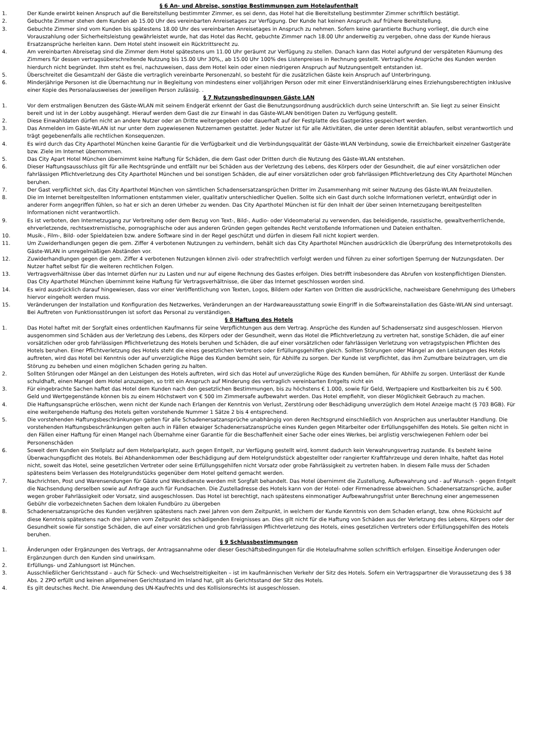§ 6 An- und Abreise, sonstige Bestimmungen zum Hotelaufenthalt
1. Der Kunde erwirbt keinen Anspruch auf die Bereitstellung bestimmter Zimmer, es sei denn, das Hotel hat die Bereitstellung bestimmter Zimmer schriftlich bestätigt.
2. Gebuchte Zimmer stehen dem Kunden ab 15.00 Uhr des vereinbarten Anreisetages zur Verfügung. Der Kunde hat keinen Anspruch auf frühere Bereitstellung.
3. Gebuchte Zimmer sind vom Kunden bis spätestens 18.00 Uhr des vereinbarten Anreisetages in Anspruch zu nehmen. Sofern keine garantierte Buchung vorliegt, die durch eine Vorauszahlung oder Sicherheitsleistung gewährleistet wurde, hat das Hotel das Recht, gebuchte Zimmer nach 18.00 Uhr anderweitig zu vergeben, ohne dass der Kunde hieraus Ersatzansprüche herleiten kann. Dem Hotel steht insoweit ein Rücktrittsrecht zu.
4. Am vereinbarten Abreisetag sind die Zimmer dem Hotel spätestens um 11.00 Uhr geräumt zur Verfügung zu stellen. Danach kann das Hotel aufgrund der verspäteten Räumung des Zimmers für dessen vertragsüberschreitende Nutzung bis 15.00 Uhr 30%,, ab 15.00 Uhr 100% des Listenpreises in Rechnung gestellt. Vertragliche Ansprüche des Kunden werden hierdurch nicht begründet. Ihm steht es frei, nachzuweisen, dass dem Hotel kein oder einen niedrigeren Anspruch auf Nutzungsentgelt entstanden ist.
5. Überschreitet die Gesamtzahl der Gäste die vertraglich vereinbarte Personenzahl, so besteht für die zusätzlichen Gäste kein Anspruch auf Unterbringung.
6. Minderjährige Personen ist die Übernachtung nur in Begleitung von mindestens einer volljährigen Person oder mit einer Einverständniserklärung eines Erziehungsberechtigten inklusive einer Kopie des Personalausweises der jeweiligen Person zulässig. .
§ 7 Nutzungsbedingungen Gäste LAN
1. Vor dem erstmaligen Benutzen des Gäste-WLAN mit seinem Endgerät erkennt der Gast die Benutzungsordnung ausdrücklich durch seine Unterschrift an. Sie liegt zu seiner Einsicht bereit und ist in der Lobby ausgehängt. Hierauf werden dem Gast die zur Einwahl in das Gäste-WLAN benötigen Daten zu Verfügung gestellt.
2. Diese Einwahldaten dürfen nicht an andere Nutzer oder an Dritte weitergegeben oder dauerhaft auf der Festplatte des Gastgerätes gespeichert werden.
3. Das Anmelden im Gäste-WLAN ist nur unter dem zugewiesenen Nutzernamen gestattet. Jeder Nutzer ist für alle Aktivitäten, die unter deren Identität ablaufen, selbst verantwortlich und trägt gegebenenfalls alle rechtlichen Konsequenzen.
4. Es wird durch das City Aparthotel München keine Garantie für die Verfügbarkeit und die Verbindungsqualität der Gäste-WLAN Verbindung, sowie die Erreichbarkeit einzelner Gastgeräte bzw. Ziele im Internet übernommen.
5. Das City Apart Hotel München übernimmt keine Haftung für Schäden, die dem Gast oder Dritten durch die Nutzung des Gäste-WLAN entstehen.
6. Dieser Haftungsausschluss gilt für alle Rechtsgründe und entfällt nur bei Schäden aus der Verletzung des Lebens, des Körpers oder der Gesundheit, die auf einer vorsätzlichen oder fahrlässigen Pflichtverletzung des City Aparthotel München und bei sonstigen Schäden, die auf einer vorsätzlichen oder grob fahrlässigen Pflichtverletzung des City Aparthotel München beruhen.
7. Der Gast verpflichtet sich, das City Aparthotel München von sämtlichen Schadensersatzansprüchen Dritter im Zusammenhang mit seiner Nutzung des Gäste-WLAN freizustellen.
8. Die im Internet bereitgestellten Informationen entstammen vieler, qualitativ unterschiedlicher Quellen. Sollte sich ein Gast durch solche Informationen verletzt, entwürdigt oder in anderer Form angegriffen fühlen, so hat er sich an deren Urheber zu wenden. Das City Aparthotel München ist für den Inhalt der über seinen Internetzugang bereitgestellten Informationen nicht verantwortlich.
9. Es ist verboten, den Internetzugang zur Verbreitung oder dem Bezug von Text-, Bild-, Audio- oder Videomaterial zu verwenden, das beleidigende, rassistische, gewaltverherrlichende, ehrverletzende, rechtsextremistische, pornographische oder aus anderen Gründen gegen geltendes Recht verstoßende Informationen und Dateien enthalten.
10. Musik-, Film-, Bild- oder Spieldateien bzw. andere Software sind in der Regel geschützt und dürfen in diesem Fall nicht kopiert werden.
11. Um Zuwiderhandlungen gegen die gem. Ziffer 4 verbotenen Nutzungen zu verhindern, behält sich das City Aparthotel München ausdrücklich die Überprüfung des Internetprotokolls des Gäste-WLAN in unregelmäßigen Abständen vor.
12. Zuwiderhandlungen gegen die gem. Ziffer 4 verbotenen Nutzungen können zivil- oder strafrechtlich verfolgt werden und führen zu einer sofortigen Sperrung der Nutzungsdaten. Der Nutzer haftet selbst für die weiteren rechtlichen Folgen.
13. Vertragsverhältnisse über das Internet dürfen nur zu Lasten und nur auf eigene Rechnung des Gastes erfolgen. Dies betrifft insbesondere das Abrufen von kostenpflichtigen Diensten. Das City Aparthotel München übernimmt keine Haftung für Vertragsverhältnisse, die über das Internet geschlossen worden sind.
14. Es wird ausdrücklich darauf hingewiesen, dass vor einer Veröffentlichung von Texten, Logos, Bildern oder Karten von Dritten die ausdrückliche, nachweisbare Genehmigung des Urhebers hiervor eingeholt werden muss.
15. Veränderungen der Installation und Konfiguration des Netzwerkes, Veränderungen an der Hardwareausstattung sowie Eingriff in die Softwareinstallation des Gäste-WLAN sind untersagt. Bei Auftreten von Funktionsstörungen ist sofort das Personal zu verständigen.
§ 8 Haftung des Hotels
1. Das Hotel haftet mit der Sorgfalt eines ordentlichen Kaufmanns für seine Verpflichtungen aus dem Vertrag. Ansprüche des Kunden auf Schadensersatz sind ausgeschlossen. Hiervon ausgenommen sind Schäden aus der Verletzung des Lebens, des Körpers oder der Gesundheit, wenn das Hotel die Pflichtverletzung zu vertreten hat, sonstige Schäden, die auf einer vorsätzlichen oder grob fahrlässigen Pflichtverletzung des Hotels beruhen und Schäden, die auf einer vorsätzlichen oder fahrlässigen Verletzung von vetragstypischen Pflichten des Hotels beruhen. Einer Pflichtverletzung des Hotels steht die eines gesetzlichen Vertreters oder Erfüllungsgehilfen gleich. Sollten Störungen oder Mängel an den Leistungen des Hotels auftreten, wird das Hotel bei Kenntnis oder auf unverzügliche Rüge des Kunden bemüht sein, für Abhilfe zu sorgen. Der Kunde ist verpflichtet, das ihm Zumutbare beizutragen, um die Störung zu beheben und einen möglichen Schaden gering zu halten.
2. Sollten Störungen oder Mängel an den Leistungen des Hotels auftreten, wird sich das Hotel auf unverzügliche Rüge des Kunden bemühen, für Abhilfe zu sorgen. Unterlässt der Kunde schuldhaft, einen Mangel dem Hotel anzuzeigen, so tritt ein Anspruch auf Minderung des vertraglich vereinbarten Entgelts nicht ein
3. Für eingebrachte Sachen haftet das Hotel dem Kunden nach den gesetzlichen Bestimmungen, bis zu höchstens € 1.000, sowie für Geld, Wertpapiere und Kostbarkeiten bis zu € 500. Geld und Wertgegenstände können bis zu einem Höchstwert von € 500 im Zimmersafe aufbewahrt werden. Das Hotel empfiehlt, von dieser Möglichkeit Gebrauch zu machen.
4. Die Haftungsansprüche erlöschen, wenn nicht der Kunde nach Erlangen der Kenntnis von Verlust, Zerstörung oder Beschädigung unverzüglich dem Hotel Anzeige macht (§ 703 BGB). Für eine weitergehende Haftung des Hotels gelten vorstehende Nummer 1 Sätze 2 bis 4 entsprechend.
5. Die vorstehenden Haftungsbeschränkungen gelten für alle Schadenersatzansprüche unabhängig von deren Rechtsgrund einschließlich von Ansprüchen aus unerlaubter Handlung. Die vorstehenden Haftungsbeschränkungen gelten auch in Fällen etwaiger Schadenersatzansprüche eines Kunden gegen Mitarbeiter oder Erfüllungsgehilfen des Hotels. Sie gelten nicht in den Fällen einer Haftung für einen Mangel nach Übernahme einer Garantie für die Beschaffenheit einer Sache oder eines Werkes, bei arglistig verschwiegenen Fehlern oder bei Personenschäden
6. Soweit dem Kunden ein Stellplatz auf dem Hotelparkplatz, auch gegen Entgelt, zur Verfügung gestellt wird, kommt dadurch kein Verwahrungsvertrag zustande. Es besteht keine Überwachungspflicht des Hotels. Bei Abhandenkommen oder Beschädigung auf dem Hotelgrundstück abgestellter oder rangierter Kraftfahrzeuge und deren Inhalte, haftet das Hotel nicht, soweit das Hotel, seine gesetzlichen Vertreter oder seine Erfüllungsgehilfen nicht Vorsatz oder grobe Fahrlässigkeit zu vertreten haben. In diesem Falle muss der Schaden spätestens beim Verlassen des Hotelgrundstücks gegenüber dem Hotel geltend gemacht werden.
7. Nachrichten, Post und Warensendungen für Gäste und Weckdienste werden mit Sorgfalt behandelt. Das Hotel übernimmt die Zustellung, Aufbewahrung und - auf Wunsch - gegen Entgelt die Nachsendung derselben sowie auf Anfrage auch für Fundsachen. Die Zustelladresse des Hotels kann von der Hotel- oder Firmenadresse abweichen. Schadenersatzansprüche, außer wegen grober Fahrlässigkeit oder Vorsatz, sind ausgeschlossen. Das Hotel ist berechtigt, nach spätestens einmonatiger Aufbewahrungsfrist unter Berechnung einer angemessenen Gebühr die vorbezeichneten Sachen dem lokalen Fundbüro zu übergeben
8. Schadenersatzansprüche des Kunden verjähren spätestens nach zwei Jahren von dem Zeitpunkt, in welchem der Kunde Kenntnis von dem Schaden erlangt, bzw. ohne Rücksicht auf diese Kenntnis spätestens nach drei Jahren vom Zeitpunkt des schädigenden Ereignisses an. Dies gilt nicht für die Haftung von Schäden aus der Verletzung des Lebens, Körpers oder der Gesundheit sowie für sonstige Schäden, die auf einer vorsätzlichen und grob fahrlässigen Pflichtverletzung des Hotels, eines gesetzlichen Vertreters oder Erfüllungsgehilfen des Hotels beruhen.
§ 9 Schlussbestimmungen
1. Änderungen oder Ergänzungen des Vertrags, der Antragsannahme oder dieser Geschäftsbedingungen für die Hotelaufnahme sollen schriftlich erfolgen. Einseitige Änderungen oder Ergänzungen durch den Kunden sind unwirksam.
2. Erfüllungs- und Zahlungsort ist München.
3. Ausschließlicher Gerichtsstand – auch für Scheck- und Wechselstreitigkeiten – ist im kaufmännischen Verkehr der Sitz des Hotels. Sofern ein Vertragspartner die Voraussetzung des § 38 Abs. 2 ZPO erfüllt und keinen allgemeinen Gerichtsstand im Inland hat, gilt als Gerichtsstand der Sitz des Hotels.
4. Es gilt deutsches Recht. Die Anwendung des UN-Kaufrechts und des Kollisionsrechts ist ausgeschlossen.